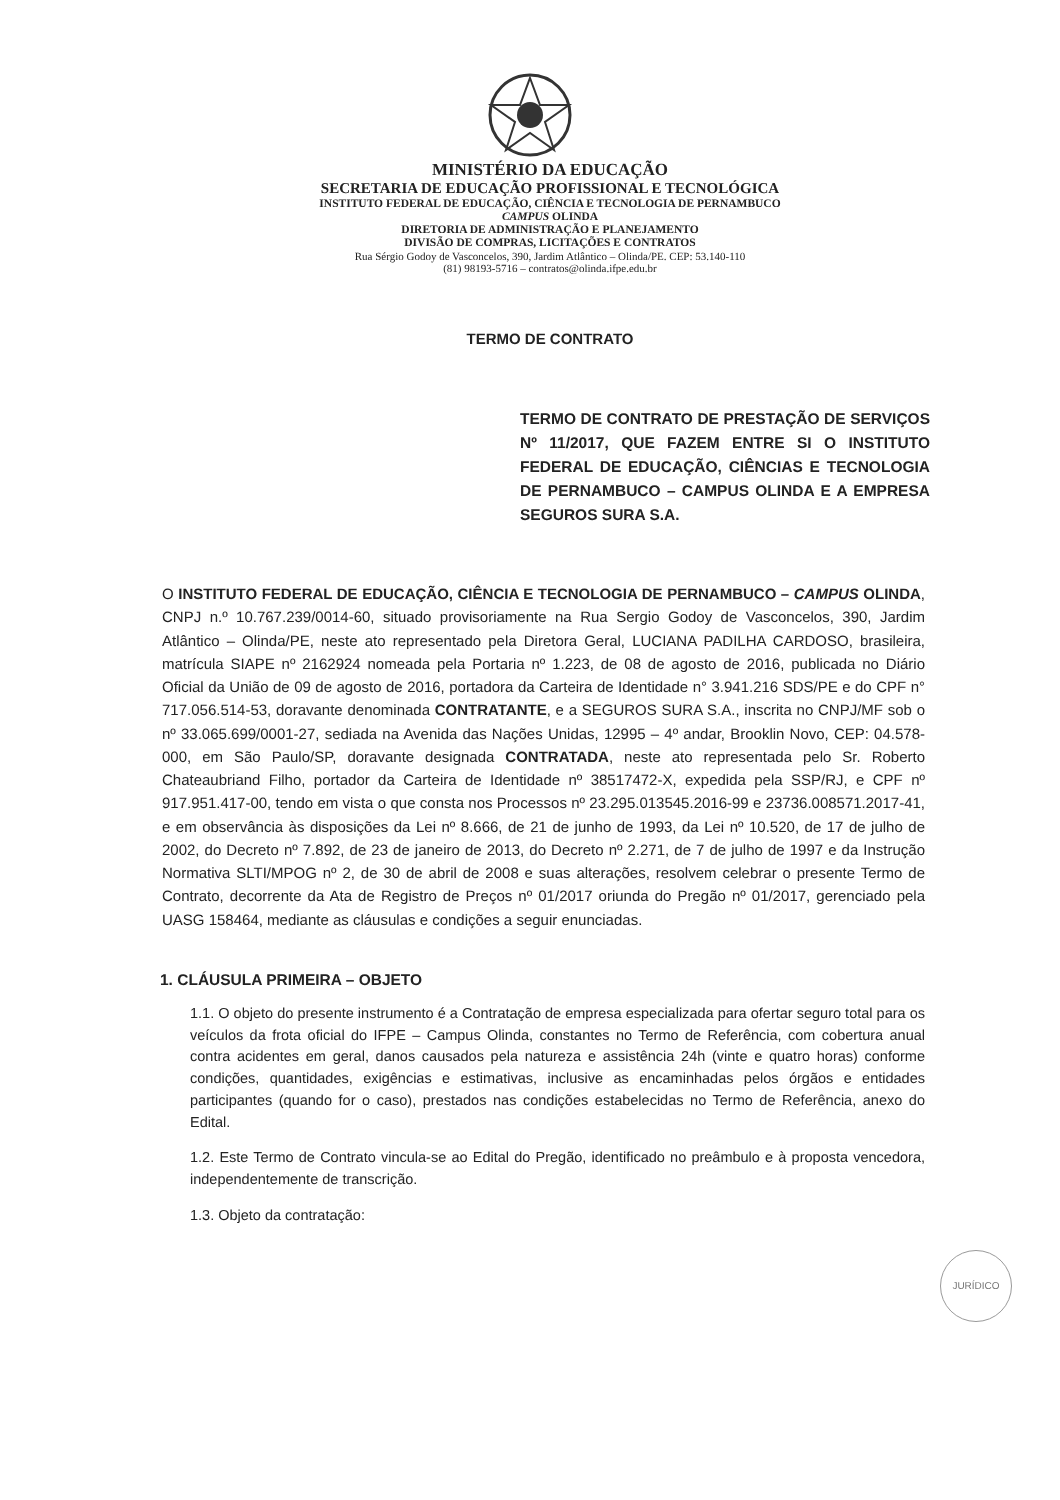MINISTÉRIO DA EDUCAÇÃO
SECRETARIA DE EDUCAÇÃO PROFISSIONAL E TECNOLÓGICA
INSTITUTO FEDERAL DE EDUCAÇÃO, CIÊNCIA E TECNOLOGIA DE PERNAMBUCO
CAMPUS OLINDA
DIRETORIA DE ADMINISTRAÇÃO E PLANEJAMENTO
DIVISÃO DE COMPRAS, LICITAÇÕES E CONTRATOS
Rua Sérgio Godoy de Vasconcelos, 390, Jardim Atlântico – Olinda/PE. CEP: 53.140-110
(81) 98193-5716 – contratos@olinda.ifpe.edu.br
TERMO DE CONTRATO
TERMO DE CONTRATO DE PRESTAÇÃO DE SERVIÇOS Nº 11/2017, QUE FAZEM ENTRE SI O INSTITUTO FEDERAL DE EDUCAÇÃO, CIÊNCIAS E TECNOLOGIA DE PERNAMBUCO – CAMPUS OLINDA E A EMPRESA SEGUROS SURA S.A.
O INSTITUTO FEDERAL DE EDUCAÇÃO, CIÊNCIA E TECNOLOGIA DE PERNAMBUCO – CAMPUS OLINDA, CNPJ n.º 10.767.239/0014-60, situado provisoriamente na Rua Sergio Godoy de Vasconcelos, 390, Jardim Atlântico – Olinda/PE, neste ato representado pela Diretora Geral, LUCIANA PADILHA CARDOSO, brasileira, matrícula SIAPE nº 2162924 nomeada pela Portaria nº 1.223, de 08 de agosto de 2016, publicada no Diário Oficial da União de 09 de agosto de 2016, portadora da Carteira de Identidade n° 3.941.216 SDS/PE e do CPF n° 717.056.514-53, doravante denominada CONTRATANTE, e a SEGUROS SURA S.A., inscrita no CNPJ/MF sob o nº 33.065.699/0001-27, sediada na Avenida das Nações Unidas, 12995 – 4º andar, Brooklin Novo, CEP: 04.578-000, em São Paulo/SP, doravante designada CONTRATADA, neste ato representada pelo Sr. Roberto Chateaubriand Filho, portador da Carteira de Identidade nº 38517472-X, expedida pela SSP/RJ, e CPF nº 917.951.417-00, tendo em vista o que consta nos Processos nº 23.295.013545.2016-99 e 23736.008571.2017-41, e em observância às disposições da Lei nº 8.666, de 21 de junho de 1993, da Lei nº 10.520, de 17 de julho de 2002, do Decreto nº 7.892, de 23 de janeiro de 2013, do Decreto nº 2.271, de 7 de julho de 1997 e da Instrução Normativa SLTI/MPOG nº 2, de 30 de abril de 2008 e suas alterações, resolvem celebrar o presente Termo de Contrato, decorrente da Ata de Registro de Preços nº 01/2017 oriunda do Pregão nº 01/2017, gerenciado pela UASG 158464, mediante as cláusulas e condições a seguir enunciadas.
1. CLÁUSULA PRIMEIRA – OBJETO
1.1. O objeto do presente instrumento é a Contratação de empresa especializada para ofertar seguro total para os veículos da frota oficial do IFPE – Campus Olinda, constantes no Termo de Referência, com cobertura anual contra acidentes em geral, danos causados pela natureza e assistência 24h (vinte e quatro horas) conforme condições, quantidades, exigências e estimativas, inclusive as encaminhadas pelos órgãos e entidades participantes (quando for o caso), prestados nas condições estabelecidas no Termo de Referência, anexo do Edital.
1.2. Este Termo de Contrato vincula-se ao Edital do Pregão, identificado no preâmbulo e à proposta vencedora, independentemente de transcrição.
1.3. Objeto da contratação:
JURÍDICO